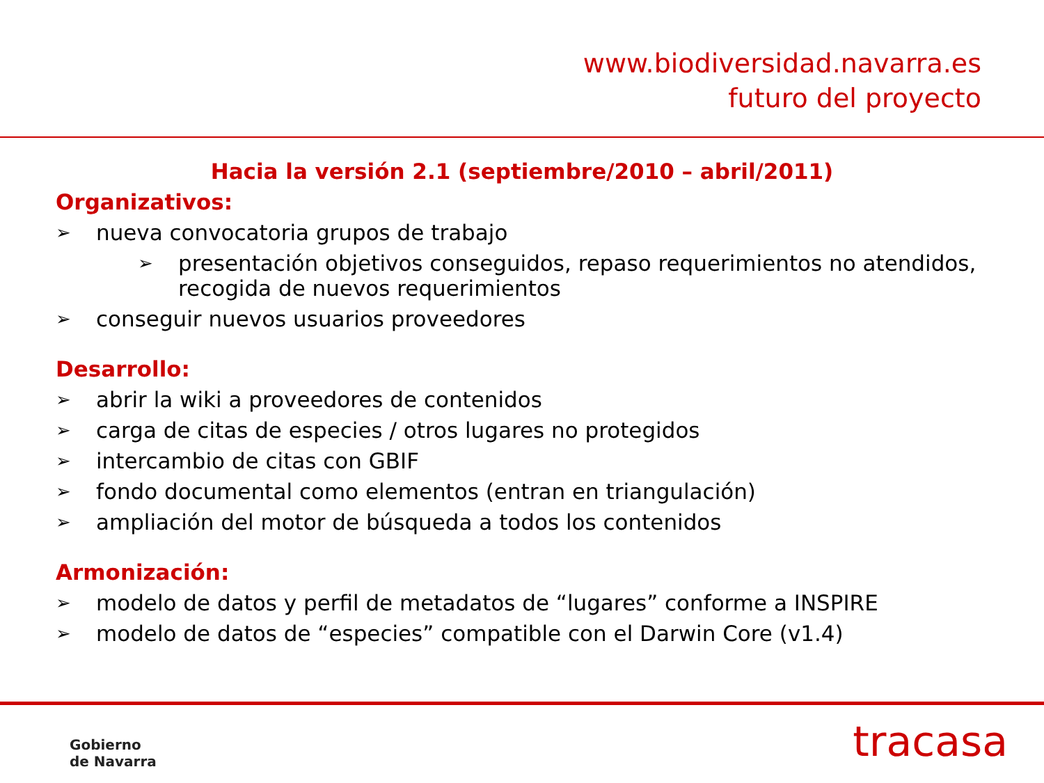www.biodiversidad.navarra.es
futuro del proyecto
Hacia la versión 2.1 (septiembre/2010 – abril/2011)
Organizativos:
➢ nueva convocatoria grupos de trabajo
➢ presentación objetivos conseguidos, repaso requerimientos no atendidos, recogida de nuevos requerimientos
➢ conseguir nuevos usuarios proveedores
Desarrollo:
➢ abrir la wiki a proveedores de contenidos
➢ carga de citas de especies / otros lugares no protegidos
➢ intercambio de citas con GBIF
➢ fondo documental como elementos (entran en triangulación)
➢ ampliación del motor de búsqueda a todos los contenidos
Armonización:
➢ modelo de datos y perfil de metadatos de “lugares” conforme a INSPIRE
➢ modelo de datos de “especies” compatible con el Darwin Core (v1.4)
Gobierno
de Navarra
tracasa